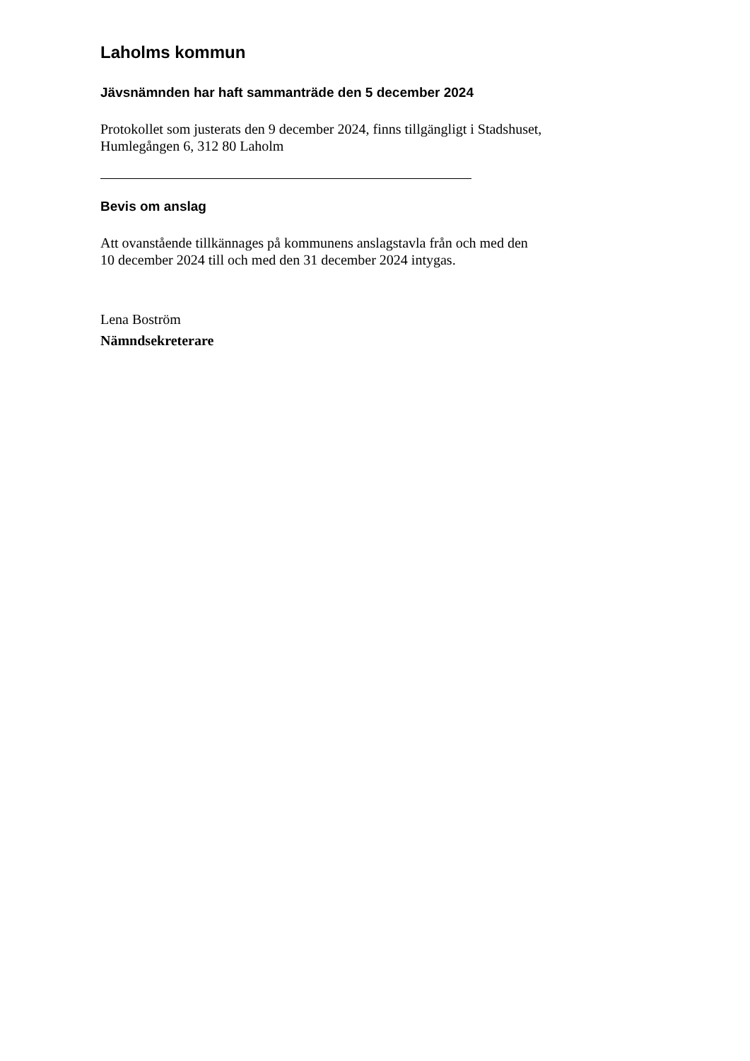Laholms kommun
Jävsnämnden har haft sammanträde den 5 december 2024
Protokollet som justerats den 9 december 2024, finns tillgängligt i Stadshuset,
Humlegången 6, 312 80 Laholm
Bevis om anslag
Att ovanstående tillkännages på kommunens anslagstavla från och med den
10 december 2024 till och med den 31 december 2024 intygas.
Lena Boström
Nämndsekreterare